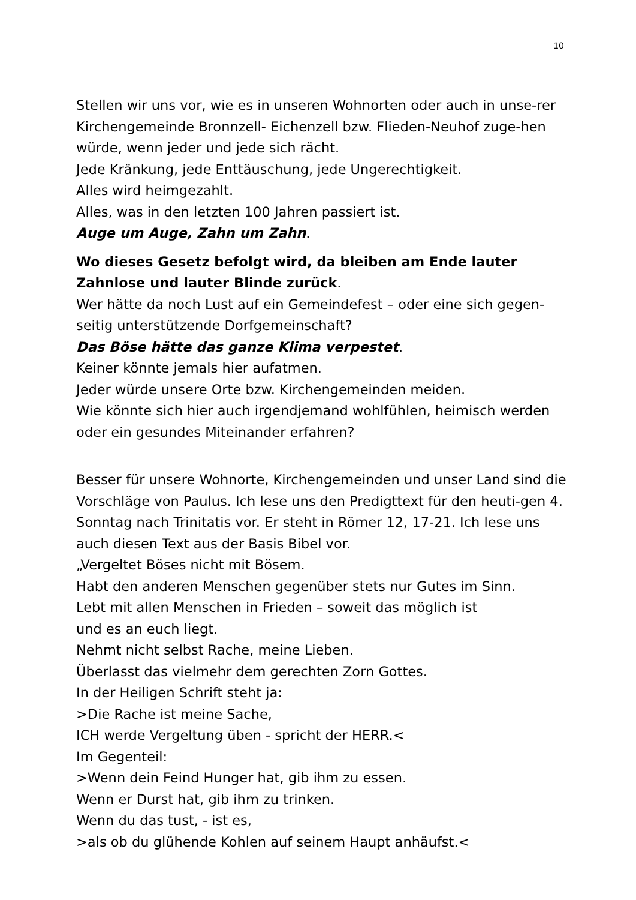10
Stellen wir uns vor, wie es in unseren Wohnorten oder auch in unse-rer Kirchengemeinde Bronnzell- Eichenzell bzw. Flieden-Neuhof zuge-hen würde, wenn jeder und jede sich rächt.
Jede Kränkung, jede Enttäuschung, jede Ungerechtigkeit.
Alles wird heimgezahlt.
Alles, was in den letzten 100 Jahren passiert ist.
Auge um Auge, Zahn um Zahn.
Wo dieses Gesetz befolgt wird, da bleiben am Ende lauter Zahnlose und lauter Blinde zurück.
Wer hätte da noch Lust auf ein Gemeindefest – oder eine sich gegen-seitig unterstützende Dorfgemeinschaft?
Das Böse hätte das ganze Klima verpestet.
Keiner könnte jemals hier aufatmen.
Jeder würde unsere Orte bzw. Kirchengemeinden meiden.
Wie könnte sich hier auch irgendjemand wohlfühlen, heimisch werden oder ein gesundes Miteinander erfahren?
Besser für unsere Wohnorte, Kirchengemeinden und unser Land sind die Vorschläge von Paulus. Ich lese uns den Predigttext für den heuti-gen 4. Sonntag nach Trinitatis vor. Er steht in Römer 12, 17-21. Ich lese uns auch diesen Text aus der Basis Bibel vor.
„Vergeltet Böses nicht mit Bösem.
Habt den anderen Menschen gegenüber stets nur Gutes im Sinn.
Lebt mit allen Menschen in Frieden – soweit das möglich ist
und es an euch liegt.
Nehmt nicht selbst Rache, meine Lieben.
Überlasst das vielmehr dem gerechten Zorn Gottes.
In der Heiligen Schrift steht ja:
>Die Rache ist meine Sache,
ICH werde Vergeltung üben - spricht der HERR.<
Im Gegenteil:
>Wenn dein Feind Hunger hat, gib ihm zu essen.
Wenn er Durst hat, gib ihm zu trinken.
Wenn du das tust, - ist es,
>als ob du glühende Kohlen auf seinem Haupt anhäufst.<